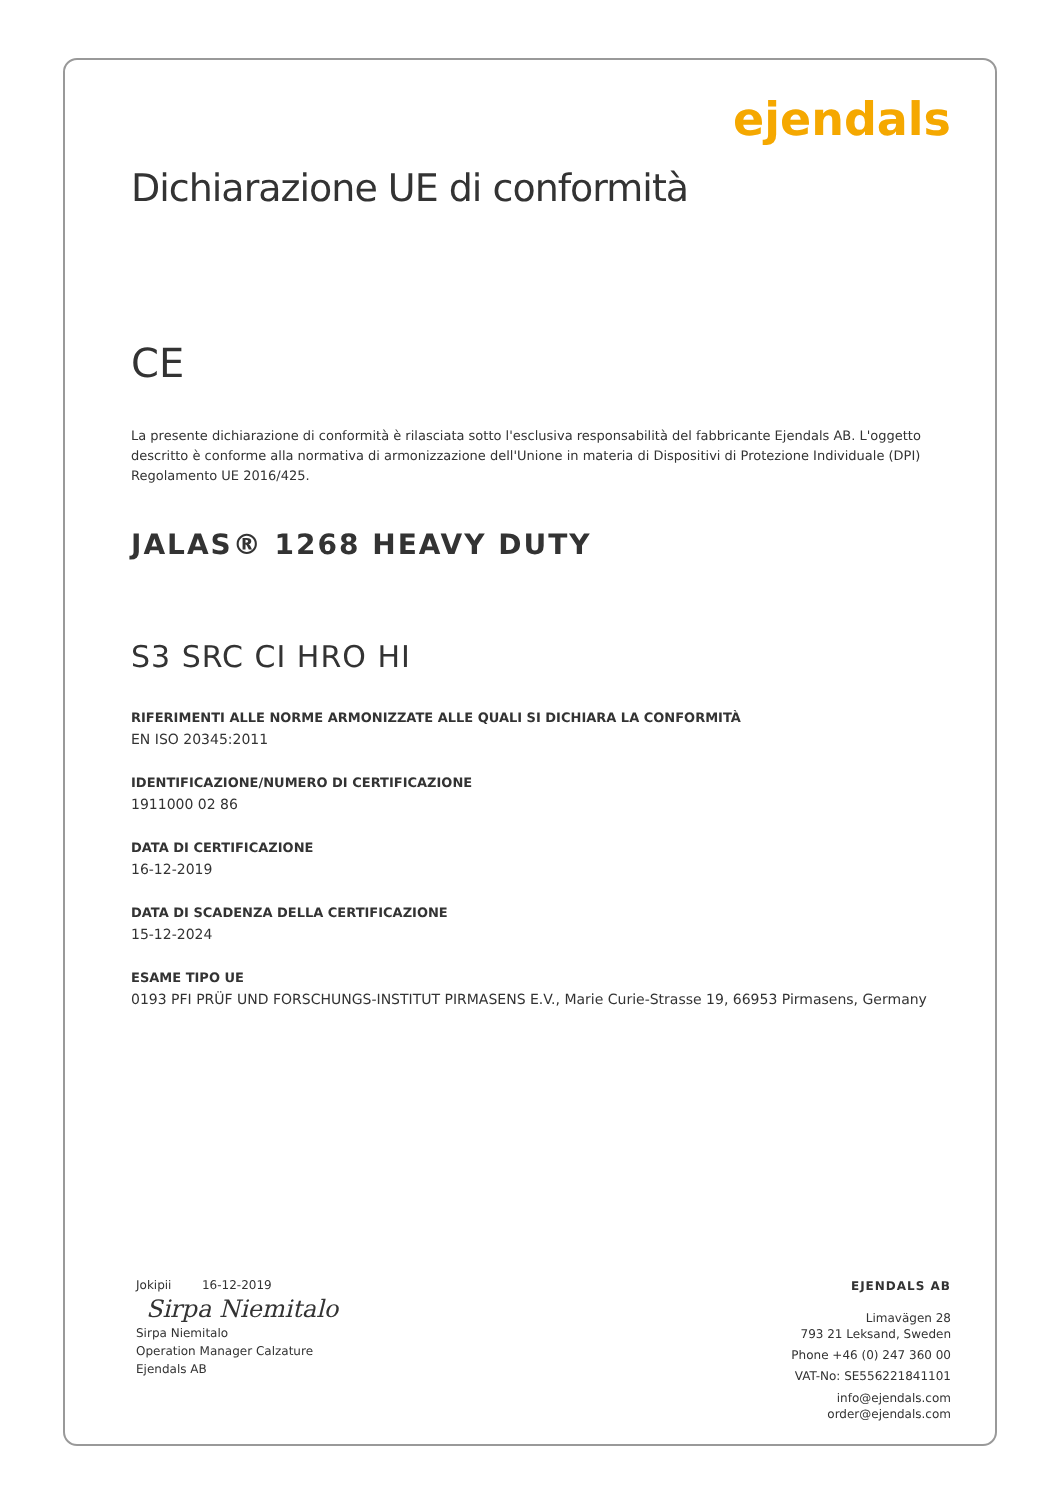ejendals
Dichiarazione UE di conformità
CE
La presente dichiarazione di conformità è rilasciata sotto l'esclusiva responsabilità del fabbricante Ejendals AB. L'oggetto descritto è conforme alla normativa di armonizzazione dell'Unione in materia di Dispositivi di Protezione Individuale (DPI) Regolamento UE 2016/425.
JALAS® 1268 HEAVY DUTY
S3 SRC CI HRO HI
RIFERIMENTI ALLE NORME ARMONIZZATE ALLE QUALI SI DICHIARA LA CONFORMITÀ
EN ISO 20345:2011
IDENTIFICAZIONE/NUMERO DI CERTIFICAZIONE
1911000 02 86
DATA DI CERTIFICAZIONE
16-12-2019
DATA DI SCADENZA DELLA CERTIFICAZIONE
15-12-2024
ESAME TIPO UE
0193 PFI PRÜF UND FORSCHUNGS-INSTITUT PIRMASENS E.V., Marie Curie-Strasse 19, 66953 Pirmasens, Germany
Jokipii 16-12-2019
Sirpa Niemitalo
Sirpa Niemitalo
Operation Manager Calzature
Ejendals AB
EJENDALS AB
Limavägen 28
793 21 Leksand, Sweden
Phone +46 (0) 247 360 00
VAT-No: SE556221841101
info@ejendals.com
order@ejendals.com